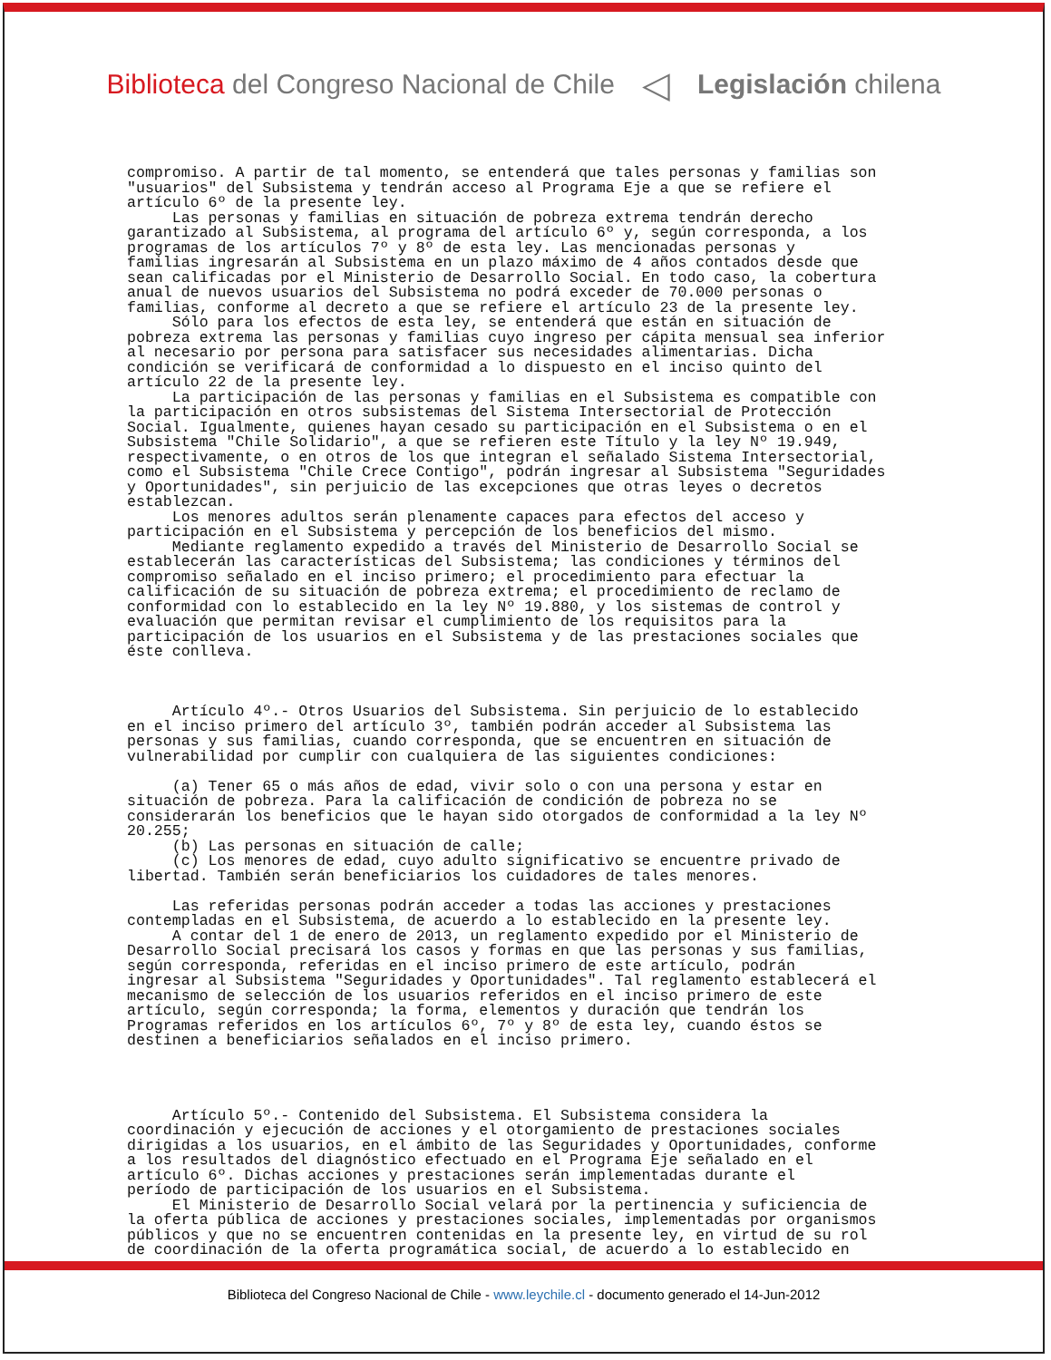Biblioteca del Congreso Nacional de Chile
◁
Legislación chilena
compromiso. A partir de tal momento, se entenderá que tales personas y familias son "usuarios" del Subsistema y tendrán acceso al Programa Eje a que se refiere el artículo 6º de la presente ley. Las personas y familias en situación de pobreza extrema tendrán derecho garantizado al Subsistema, al programa del artículo 6º y, según corresponda, a los programas de los artículos 7º y 8º de esta ley. Las mencionadas personas y familias ingresarán al Subsistema en un plazo máximo de 4 años contados desde que sean calificadas por el Ministerio de Desarrollo Social. En todo caso, la cobertura anual de nuevos usuarios del Subsistema no podrá exceder de 70.000 personas o familias, conforme al decreto a que se refiere el artículo 23 de la presente ley. Sólo para los efectos de esta ley, se entenderá que están en situación de pobreza extrema las personas y familias cuyo ingreso per cápita mensual sea inferior al necesario por persona para satisfacer sus necesidades alimentarias. Dicha condición se verificará de conformidad a lo dispuesto en el inciso quinto del artículo 22 de la presente ley. La participación de las personas y familias en el Subsistema es compatible con la participación en otros subsistemas del Sistema Intersectorial de Protección Social. Igualmente, quienes hayan cesado su participación en el Subsistema o en el Subsistema "Chile Solidario", a que se refieren este Título y la ley Nº 19.949, respectivamente, o en otros de los que integran el señalado Sistema Intersectorial, como el Subsistema "Chile Crece Contigo", podrán ingresar al Subsistema "Seguridades y Oportunidades", sin perjuicio de las excepciones que otras leyes o decretos establezcan. Los menores adultos serán plenamente capaces para efectos del acceso y participación en el Subsistema y percepción de los beneficios del mismo. Mediante reglamento expedido a través del Ministerio de Desarrollo Social se establecerán las características del Subsistema; las condiciones y términos del compromiso señalado en el inciso primero; el procedimiento para efectuar la calificación de su situación de pobreza extrema; el procedimiento de reclamo de conformidad con lo establecido en la ley Nº 19.880, y los sistemas de control y evaluación que permitan revisar el cumplimiento de los requisitos para la participación de los usuarios en el Subsistema y de las prestaciones sociales que éste conlleva. Artículo 4º.- Otros Usuarios del Subsistema. Sin perjuicio de lo establecido en el inciso primero del artículo 3º, también podrán acceder al Subsistema las personas y sus familias, cuando corresponda, que se encuentren en situación de vulnerabilidad por cumplir con cualquiera de las siguientes condiciones: (a) Tener 65 o más años de edad, vivir solo o con una persona y estar en situación de pobreza. Para la calificación de condición de pobreza no se considerarán los beneficios que le hayan sido otorgados de conformidad a la ley Nº 20.255; (b) Las personas en situación de calle; (c) Los menores de edad, cuyo adulto significativo se encuentre privado de libertad. También serán beneficiarios los cuidadores de tales menores. Las referidas personas podrán acceder a todas las acciones y prestaciones contempladas en el Subsistema, de acuerdo a lo establecido en la presente ley. A contar del 1 de enero de 2013, un reglamento expedido por el Ministerio de Desarrollo Social precisará los casos y formas en que las personas y sus familias, según corresponda, referidas en el inciso primero de este artículo, podrán ingresar al Subsistema "Seguridades y Oportunidades". Tal reglamento establecerá el mecanismo de selección de los usuarios referidos en el inciso primero de este artículo, según corresponda; la forma, elementos y duración que tendrán los Programas referidos en los artículos 6º, 7º y 8º de esta ley, cuando éstos se destinen a beneficiarios señalados en el inciso primero. Artículo 5º.- Contenido del Subsistema. El Subsistema considera la coordinación y ejecución de acciones y el otorgamiento de prestaciones sociales dirigidas a los usuarios, en el ámbito de las Seguridades y Oportunidades, conforme a los resultados del diagnóstico efectuado en el Programa Eje señalado en el artículo 6º. Dichas acciones y prestaciones serán implementadas durante el período de participación de los usuarios en el Subsistema. El Ministerio de Desarrollo Social velará por la pertinencia y suficiencia de la oferta pública de acciones y prestaciones sociales, implementadas por organismos públicos y que no se encuentren contenidas en la presente ley, en virtud de su rol de coordinación de la oferta programática social, de acuerdo a lo establecido en
Biblioteca del Congreso Nacional de Chile - www.leychile.cl - documento generado el 14-Jun-2012